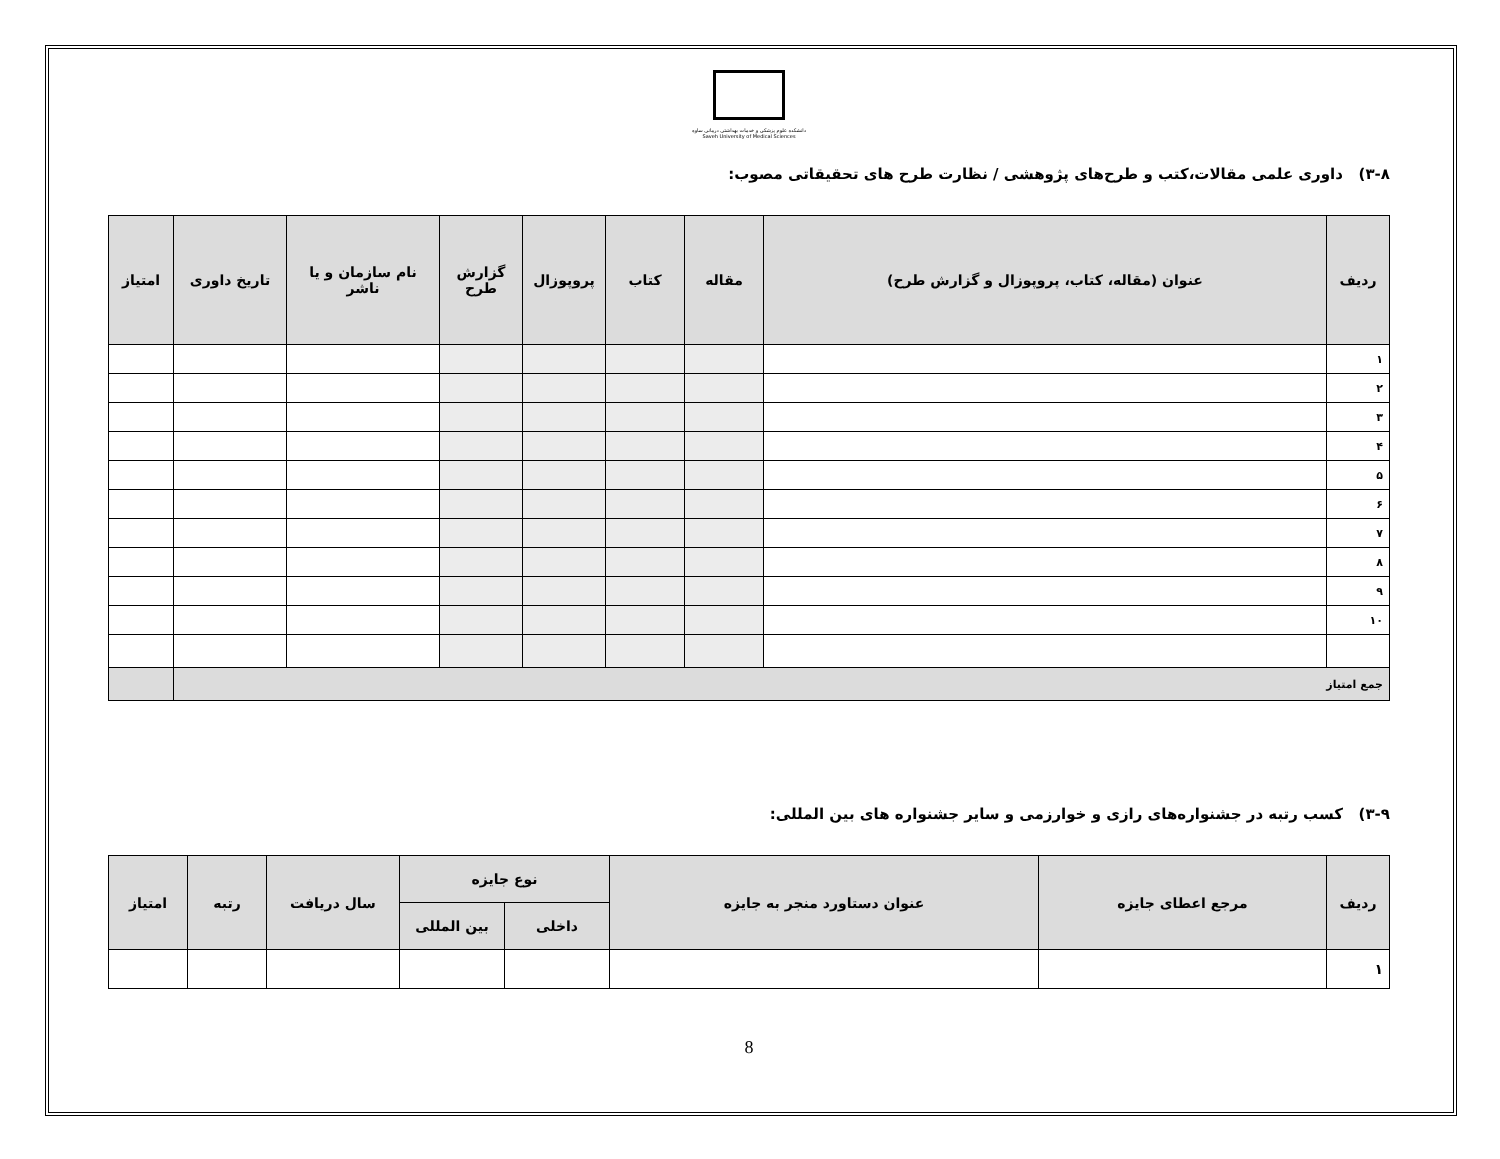دانشکده علوم پزشکی و خدمات بهداشتی درمانی ساوه
Saveh University of Medical Sciences
۳-۸) داوری علمی مقالات،کتب و طرح‌های پژوهشی / نظارت طرح های تحقیقاتی مصوب:
| ردیف | عنوان (مقاله، کتاب، پروپوزال و گزارش طرح) | مقاله | کتاب | پروپوزال | گزارش طرح | نام سازمان و یا ناشر | تاریخ داوری | امتیاز |
| --- | --- | --- | --- | --- | --- | --- | --- | --- |
| ۱ | | | | | | | | |
| ۲ | | | | | | | | |
| ۳ | | | | | | | | |
| ۴ | | | | | | | | |
| ۵ | | | | | | | | |
| ۶ | | | | | | | | |
| ۷ | | | | | | | | |
| ۸ | | | | | | | | |
| ۹ | | | | | | | | |
| ۱۰ | | | | | | | | |
| جمع امتیاز | | | | | | | | |
۳-۹) کسب رتبه در جشنواره‌های رازی و خوارزمی و سایر جشنواره های بین المللی:
| ردیف | مرجع اعطای جایزه | عنوان دستاورد منجر به جایزه | نوع جایزه | | سال دریافت | رتبه | امتیاز |
| --- | --- | --- | --- | --- | --- | --- | --- |
| | | | داخلی | بین المللی | | | |
| ۱ | | | | | | | |
8